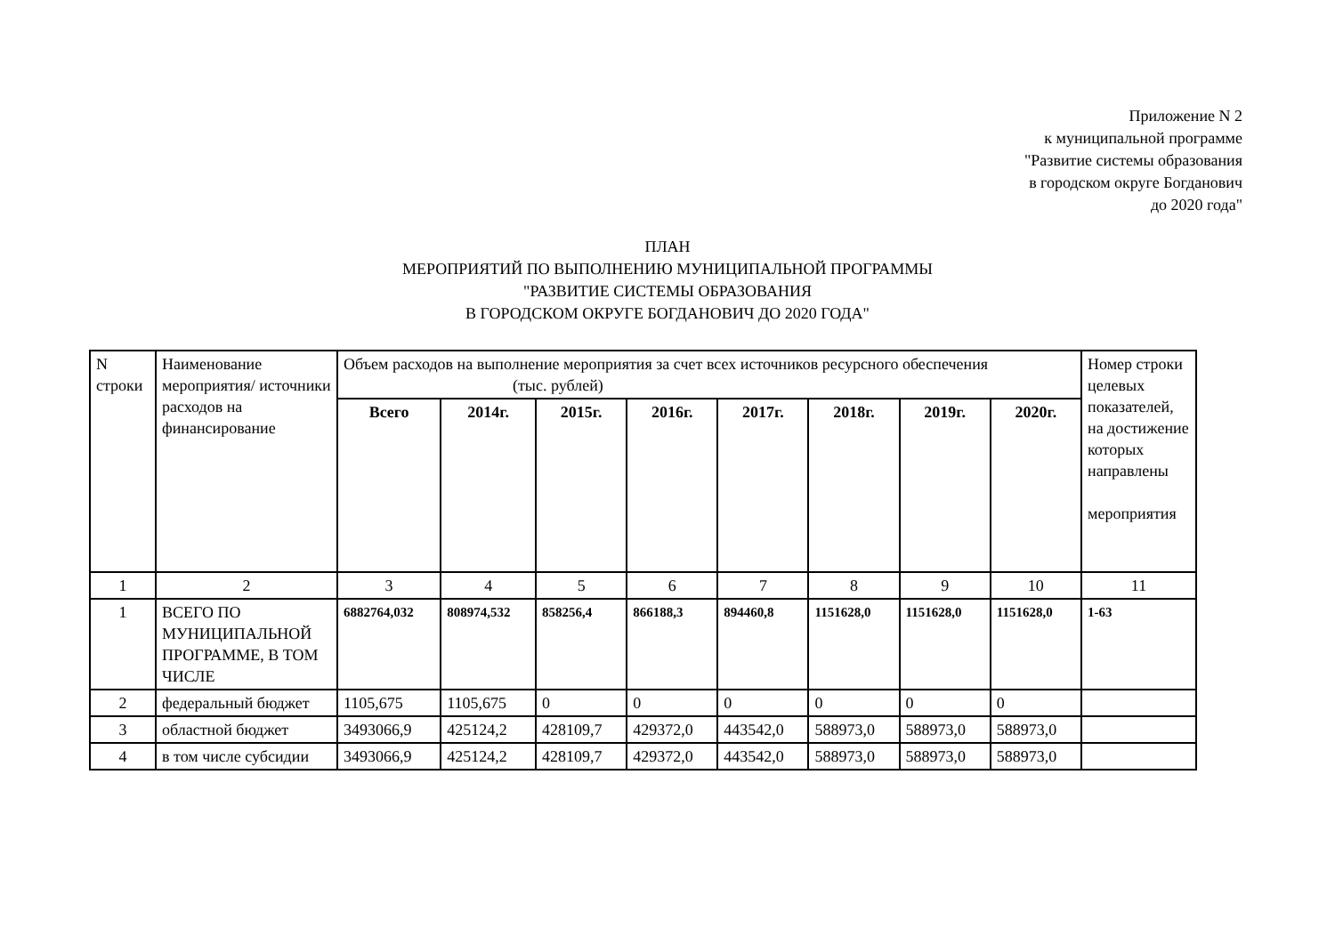Приложение N 2
к муниципальной программе
"Развитие системы образования
в городском округе Богданович
до 2020 года"
ПЛАН
МЕРОПРИЯТИЙ ПО ВЫПОЛНЕНИЮ МУНИЦИПАЛЬНОЙ ПРОГРАММЫ
"РАЗВИТИЕ СИСТЕМЫ ОБРАЗОВАНИЯ
В ГОРОДСКОМ ОКРУГЕ БОГДАНОВИЧ ДО 2020 ГОДА"
| N строки | Наименование мероприятия/ источники расходов на финансирование | Объем расходов на выполнение мероприятия за счет всех источников ресурсного обеспечения (тыс. рублей) | | | | | | | | Номер строки целевых показателей, на достижение которых направлены мероприятия |
| --- | --- | --- | --- | --- | --- | --- | --- | --- | --- | --- |
| | | Всего | 2014г. | 2015г. | 2016г. | 2017г. | 2018г. | 2019г. | 2020г. | |
| 1 | 2 | 3 | 4 | 5 | 6 | 7 | 8 | 9 | 10 | 11 |
| 1 | ВСЕГО ПО МУНИЦИПАЛЬНОЙ ПРОГРАММЕ, В ТОМ ЧИСЛЕ | 6882764,032 | 808974,532 | 858256,4 | 866188,3 | 894460,8 | 1151628,0 | 1151628,0 | 1151628,0 | 1-63 |
| 2 | федеральный бюджет | 1105,675 | 1105,675 | 0 | 0 | 0 | 0 | 0 | 0 | |
| 3 | областной бюджет | 3493066,9 | 425124,2 | 428109,7 | 429372,0 | 443542,0 | 588973,0 | 588973,0 | 588973,0 | |
| 4 | в том числе субсидии | 3493066,9 | 425124,2 | 428109,7 | 429372,0 | 443542,0 | 588973,0 | 588973,0 | 588973,0 | |